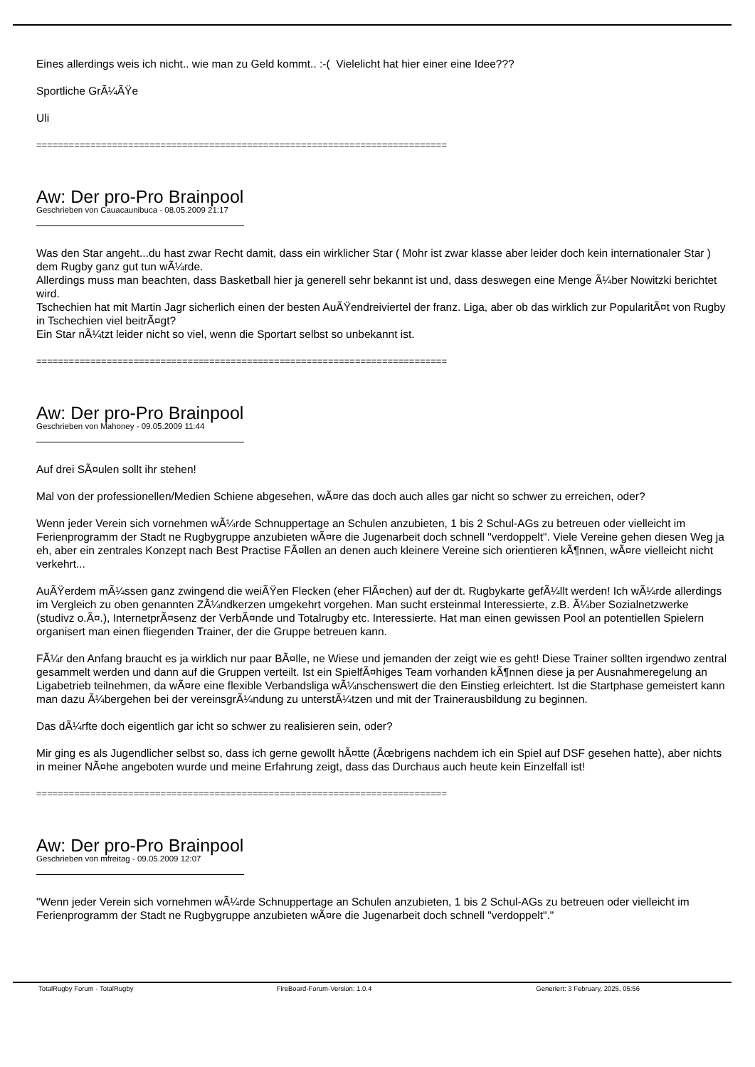Eines allerdings weis ich nicht.. wie man zu Geld kommt.. :-( Vielelicht hat hier einer eine Idee???
Sportliche GrÃ¼ÃŸe
Uli
============================================================================
Aw: Der pro-Pro Brainpool
Geschrieben von Cauacaunibuca - 08.05.2009 21:17
Was den Star angeht...du hast zwar Recht damit, dass ein wirklicher Star ( Mohr ist zwar klasse aber leider doch kein internationaler Star ) dem Rugby ganz gut tun wÃ¼rde.
Allerdings muss man beachten, dass Basketball hier ja generell sehr bekannt ist und, dass deswegen eine Menge Ã¼ber Nowitzki berichtet wird.
Tschechien hat mit Martin Jagr sicherlich einen der besten AuÃŸendreiviertel der franz. Liga, aber ob das wirklich zur PopularitÃ¤t von Rugby in Tschechien viel beitrÃ¤gt?
Ein Star nÃ¼tzt leider nicht so viel, wenn die Sportart selbst so unbekannt ist.
============================================================================
Aw: Der pro-Pro Brainpool
Geschrieben von Mahoney - 09.05.2009 11:44
Auf drei SÃ¤ulen sollt ihr stehen!
Mal von der professionellen/Medien Schiene abgesehen, wÃ¤re das doch auch alles gar nicht so schwer zu erreichen, oder?
Wenn jeder Verein sich vornehmen wÃ¼rde Schnuppertage an Schulen anzubieten, 1 bis 2 Schul-AGs zu betreuen oder vielleicht im Ferienprogramm der Stadt ne Rugbygruppe anzubieten wÃ¤re die Jugenarbeit doch schnell "verdoppelt". Viele Vereine gehen diesen Weg ja eh, aber ein zentrales Konzept nach Best Practise FÃ¤llen an denen auch kleinere Vereine sich orientieren kÃ¶nnen, wÃ¤re vielleicht nicht verkehrt...
AuÃŸerdem mÃ¼ssen ganz zwingend die weiÃŸen Flecken (eher FlÃ¤chen) auf der dt. Rugbykarte gefÃ¼llt werden! Ich wÃ¼rde allerdings im Vergleich zu oben genannten ZÃ¼ndkerzen umgekehrt vorgehen. Man sucht ersteinmal Interessierte, z.B. Ã¼ber Sozialnetzwerke (studivz o.Ã¤.), InternetprÃ¤senz der VerbÃ¤nde und Totalrugby etc. Interessierte. Hat man einen gewissen Pool an potentiellen Spielern organisert man einen fliegenden Trainer, der die Gruppe betreuen kann.
FÃ¼r den Anfang braucht es ja wirklich nur paar BÃ¤lle, ne Wiese und jemanden der zeigt wie es geht! Diese Trainer sollten irgendwo zentral gesammelt werden und dann auf die Gruppen verteilt. Ist ein SpielfÃ¤higes Team vorhanden kÃ¶nnen diese ja per Ausnahmeregelung an Ligabetrieb teilnehmen, da wÃ¤re eine flexible Verbandsliga wÃ¼nschenswert die den Einstieg erleichtert. Ist die Startphase gemeistert kann man dazu Ã¼bergehen bei der vereinsgrÃ¼ndung zu unterstÃ¼tzen und mit der Trainerausbildung zu beginnen.
Das dÃ¼rfte doch eigentlich gar icht so schwer zu realisieren sein, oder?
Mir ging es als Jugendlicher selbst so, dass ich gerne gewollt hÃ¤tte (Ãœbrigens nachdem ich ein Spiel auf DSF gesehen hatte), aber nichts in meiner NÃ¤he angeboten wurde und meine Erfahrung zeigt, dass das Durchaus auch heute kein Einzelfall ist!
============================================================================
Aw: Der pro-Pro Brainpool
Geschrieben von mfreitag - 09.05.2009 12:07
"Wenn jeder Verein sich vornehmen wÃ¼rde Schnuppertage an Schulen anzubieten, 1 bis 2 Schul-AGs zu betreuen oder vielleicht im Ferienprogramm der Stadt ne Rugbygruppe anzubieten wÃ¤re die Jugenarbeit doch schnell "verdoppelt"."
TotalRugby Forum - TotalRugby FireBoard-Forum-Version: 1.0.4 Generiert: 3 February, 2025, 05:56